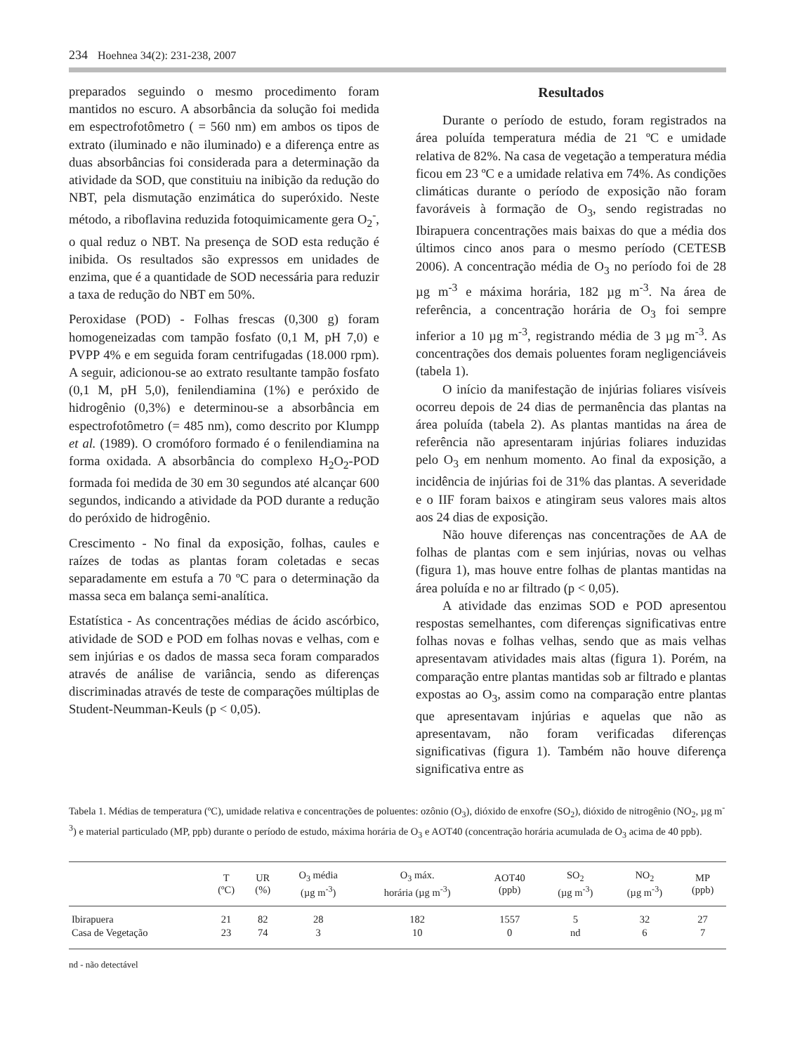234 Hoehnea 34(2): 231-238, 2007
preparados seguindo o mesmo procedimento foram mantidos no escuro. A absorbância da solução foi medida em espectrofotômetro ( = 560 nm) em ambos os tipos de extrato (iluminado e não iluminado) e a diferença entre as duas absorbâncias foi considerada para a determinação da atividade da SOD, que constituiu na inibição da redução do NBT, pela dismutação enzimática do superóxido. Neste método, a riboflavina reduzida fotoquimicamente gera O<sub>2</sub><sup>-</sup>, o qual reduz o NBT. Na presença de SOD esta redução é inibida. Os resultados são expressos em unidades de enzima, que é a quantidade de SOD necessária para reduzir a taxa de redução do NBT em 50%.
Peroxidase (POD) - Folhas frescas (0,300 g) foram homogeneizadas com tampão fosfato (0,1 M, pH 7,0) e PVPP 4% e em seguida foram centrifugadas (18.000 rpm). A seguir, adicionou-se ao extrato resultante tampão fosfato (0,1 M, pH 5,0), fenilendiamina (1%) e peróxido de hidrogênio (0,3%) e determinou-se a absorbância em espectrofotômetro (= 485 nm), como descrito por Klumpp et al. (1989). O cromóforo formado é o fenilendiamina na forma oxidada. A absorbância do complexo H<sub>2</sub>O<sub>2</sub>-POD formada foi medida de 30 em 30 segundos até alcançar 600 segundos, indicando a atividade da POD durante a redução do peróxido de hidrogênio.
Crescimento - No final da exposição, folhas, caules e raízes de todas as plantas foram coletadas e secas separadamente em estufa a 70 ºC para o determinação da massa seca em balança semi-analítica.
Estatística - As concentrações médias de ácido ascórbico, atividade de SOD e POD em folhas novas e velhas, com e sem injúrias e os dados de massa seca foram comparados através de análise de variância, sendo as diferenças discriminadas através de teste de comparações múltiplas de Student-Neumman-Keuls (p < 0,05).
Resultados
Durante o período de estudo, foram registrados na área poluída temperatura média de 21 ºC e umidade relativa de 82%. Na casa de vegetação a temperatura média ficou em 23 ºC e a umidade relativa em 74%. As condições climáticas durante o período de exposição não foram favoráveis à formação de O<sub>3</sub>, sendo registradas no Ibirapuera concentrações mais baixas do que a média dos últimos cinco anos para o mesmo período (CETESB 2006). A concentração média de O<sub>3</sub> no período foi de 28 µg m<sup>-3</sup> e máxima horária, 182 µg m<sup>-3</sup>. Na área de referência, a concentração horária de O<sub>3</sub> foi sempre inferior a 10 µg m<sup>-3</sup>, registrando média de 3 µg m<sup>-3</sup>. As concentrações dos demais poluentes foram negligenciáveis (tabela 1).
O início da manifestação de injúrias foliares visíveis ocorreu depois de 24 dias de permanência das plantas na área poluída (tabela 2). As plantas mantidas na área de referência não apresentaram injúrias foliares induzidas pelo O<sub>3</sub> em nenhum momento. Ao final da exposição, a incidência de injúrias foi de 31% das plantas. A severidade e o IIF foram baixos e atingiram seus valores mais altos aos 24 dias de exposição.
Não houve diferenças nas concentrações de AA de folhas de plantas com e sem injúrias, novas ou velhas (figura 1), mas houve entre folhas de plantas mantidas na área poluída e no ar filtrado (p < 0,05).
A atividade das enzimas SOD e POD apresentou respostas semelhantes, com diferenças significativas entre folhas novas e folhas velhas, sendo que as mais velhas apresentavam atividades mais altas (figura 1). Porém, na comparação entre plantas mantidas sob ar filtrado e plantas expostas ao O<sub>3</sub>, assim como na comparação entre plantas que apresentavam injúrias e aquelas que não as apresentavam, não foram verificadas diferenças significativas (figura 1). Também não houve diferença significativa entre as
Tabela 1. Médias de temperatura (ºC), umidade relativa e concentrações de poluentes: ozônio (O<sub>3</sub>), dióxido de enxofre (SO<sub>2</sub>), dióxido de nitrogênio (NO<sub>2</sub>, µg m<sup>-3</sup>) e material particulado (MP, ppb) durante o período de estudo, máxima horária de O<sub>3</sub> e AOT40 (concentração horária acumulada de O<sub>3</sub> acima de 40 ppb).
| | T (ºC) | UR (%) | O<sub>3</sub> média (µg m<sup>-3</sup>) | O<sub>3</sub> máx. horária (µg m<sup>-3</sup>) | AOT40 (ppb) | SO<sub>2</sub> (µg m<sup>-3</sup>) | NO<sub>2</sub> (µg m<sup>-3</sup>) | MP (ppb) |
| --- | --- | --- | --- | --- | --- | --- | --- | --- |
| Ibirapuera | 21 | 82 | 28 | 182 | 1557 | 5 | 32 | 27 |
| Casa de Vegetação | 23 | 74 | 3 | 10 | 0 | nd | 6 | 7 |
nd - não detectável